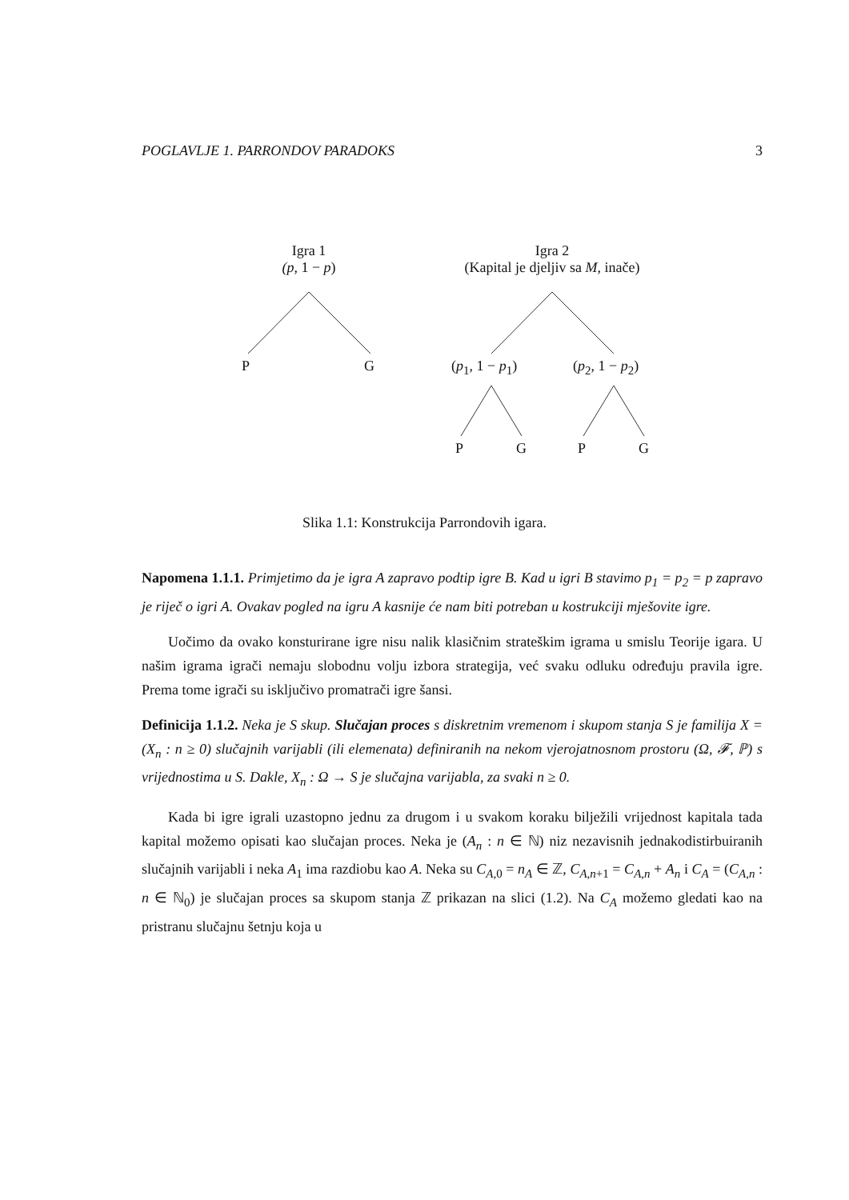POGLAVLJE 1. PARRONDOV PARADOKS 3
Igra 1
(p, 1 − p)
Igra 2
(Kapital je djeljiv sa M, inače)
P G (p<sub>1</sub>, 1 − p<sub>1</sub>) (p<sub>2</sub>, 1 − p<sub>2</sub>)
P G P G
Slika 1.1: Konstrukcija Parrondovih igara.
Napomena 1.1.1. Primjetimo da je igra A zapravo podtip igre B. Kad u igri B stavimo p<sub>1</sub> = p<sub>2</sub> = p zapravo je riječ o igri A. Ovakav pogled na igru A kasnije će nam biti potreban u kostrukciji mješovite igre.
Uočimo da ovako konsturirane igre nisu nalik klasičnim strateškim igrama u smislu Teorije igara. U našim igrama igrači nemaju slobodnu volju izbora strategija, već svaku odluku određuju pravila igre. Prema tome igrači su isključivo promatrači igre šansi.
Definicija 1.1.2. Neka je S skup. Slučajan proces s diskretnim vremenom i skupom stanja S je familija X = (X<sub>n</sub> : n ≥ 0) slučajnih varijabli (ili elemenata) definiranih na nekom vjerojatnosnom prostoru (Ω, 𝓕, ℙ) s vrijednostima u S. Dakle, X<sub>n</sub> : Ω → S je slučajna varijabla, za svaki n ≥ 0.
Kada bi igre igrali uzastopno jednu za drugom i u svakom koraku bilježili vrijednost kapitala tada kapital možemo opisati kao slučajan proces. Neka je (A<sub>n</sub> : n ∈ ℕ) niz nezavisnih jednakodistirbuiranih slučajnih varijabli i neka A<sub>1</sub> ima razdiobu kao A. Neka su C<sub>A,0</sub> = n<sub>A</sub> ∈ ℤ, C<sub>A,n+1</sub> = C<sub>A,n</sub> + A<sub>n</sub> i C<sub>A</sub> = (C<sub>A,n</sub> : n ∈ ℕ<sub>0</sub>) je slučajan proces sa skupom stanja ℤ prikazan na slici (1.2). Na C<sub>A</sub> možemo gledati kao na pristranu slučajnu šetnju koja u